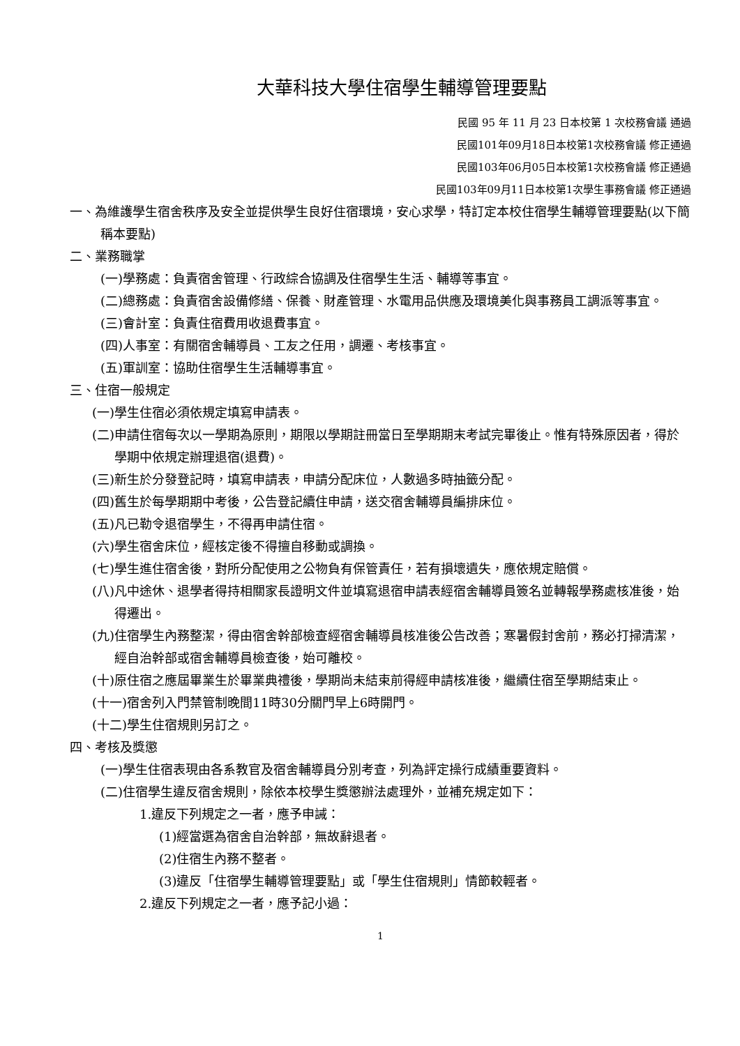大華科技大學住宿學生輔導管理要點
民國 95 年 11 月 23 日本校第 1 次校務會議 通過
民國101年09月18日本校第1次校務會議 修正通過
民國103年06月05日本校第1次校務會議 修正通過
民國103年09月11日本校第1次學生事務會議 修正通過
一、為維護學生宿舍秩序及安全並提供學生良好住宿環境，安心求學，特訂定本校住宿學生輔導管理要點(以下簡稱本要點)
二、業務職掌
(一)學務處：負責宿舍管理、行政綜合協調及住宿學生生活、輔導等事宜。
(二)總務處：負責宿舍設備修繕、保養、財產管理、水電用品供應及環境美化與事務員工調派等事宜。
(三)會計室：負責住宿費用收退費事宜。
(四)人事室：有關宿舍輔導員、工友之任用，調遷、考核事宜。
(五)軍訓室：協助住宿學生生活輔導事宜。
三、住宿一般規定
(一)學生住宿必須依規定填寫申請表。
(二)申請住宿每次以一學期為原則，期限以學期註冊當日至學期期末考試完畢後止。惟有特殊原因者，得於學期中依規定辦理退宿(退費)。
(三)新生於分發登記時，填寫申請表，申請分配床位，人數過多時抽籤分配。
(四)舊生於每學期期中考後，公告登記續住申請，送交宿舍輔導員編排床位。
(五)凡已勒令退宿學生，不得再申請住宿。
(六)學生宿舍床位，經核定後不得擅自移動或調換。
(七)學生進住宿舍後，對所分配使用之公物負有保管責任，若有損壞遺失，應依規定賠償。
(八)凡中途休、退學者得持相關家長證明文件並填寫退宿申請表經宿舍輔導員簽名並轉報學務處核准後，始得遷出。
(九)住宿學生內務整潔，得由宿舍幹部檢查經宿舍輔導員核准後公告改善；寒暑假封舍前，務必打掃清潔，經自治幹部或宿舍輔導員檢查後，始可離校。
(十)原住宿之應屆畢業生於畢業典禮後，學期尚未結束前得經申請核准後，繼續住宿至學期結束止。
(十一)宿舍列入門禁管制晚間11時30分關門早上6時開門。
(十二)學生住宿規則另訂之。
四、考核及獎懲
(一)學生住宿表現由各系教官及宿舍輔導員分別考查，列為評定操行成績重要資料。
(二)住宿學生違反宿舍規則，除依本校學生獎懲辦法處理外，並補充規定如下：
1.違反下列規定之一者，應予申誡：
(1)經當選為宿舍自治幹部，無故辭退者。
(2)住宿生內務不整者。
(3)違反「住宿學生輔導管理要點」或「學生住宿規則」情節較輕者。
2.違反下列規定之一者，應予記小過：
1